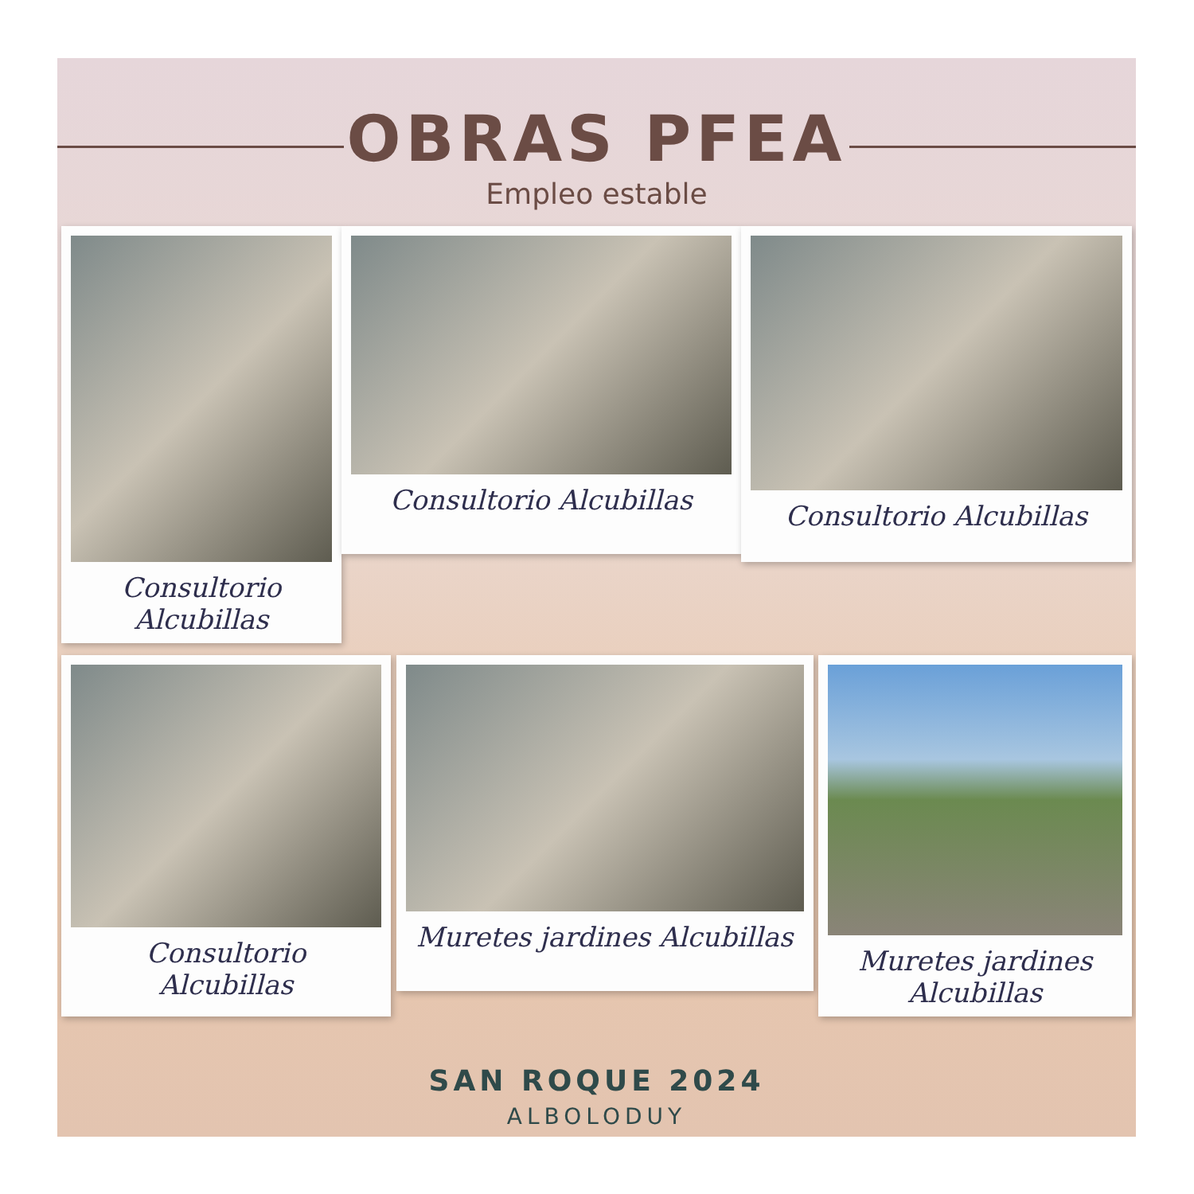OBRAS PFEA
Empleo estable
Consultorio
Alcubillas
Consultorio Alcubillas
Consultorio Alcubillas
Consultorio
Alcubillas
Muretes jardines Alcubillas
Muretes jardines
Alcubillas
SAN ROQUE 2024
ALBOLODUY